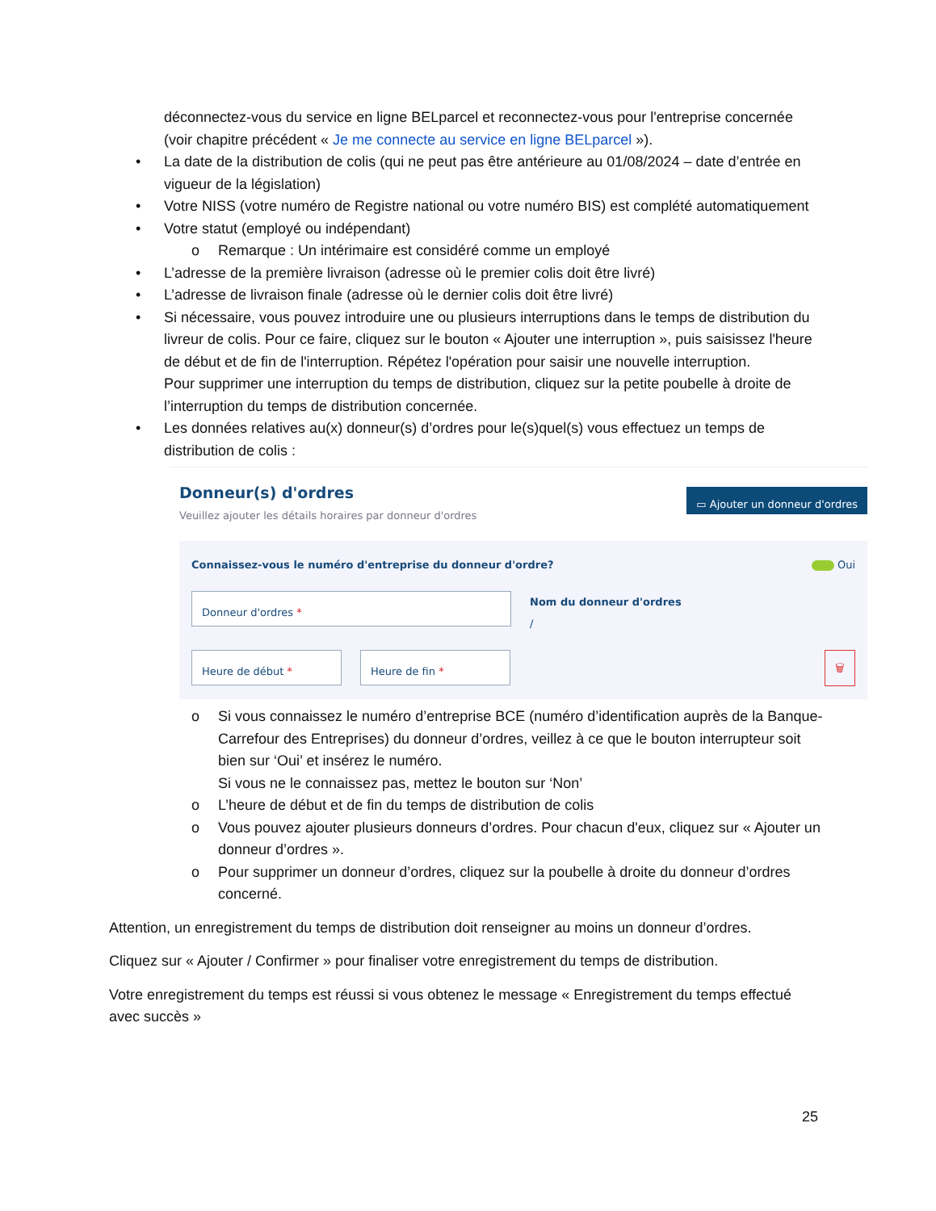déconnectez-vous du service en ligne BELparcel et reconnectez-vous pour l'entreprise concernée (voir chapitre précédent « Je me connecte au service en ligne BELparcel »).
• La date de la distribution de colis (qui ne peut pas être antérieure au 01/08/2024 – date d’entrée en vigueur de la législation)
• Votre NISS (votre numéro de Registre national ou votre numéro BIS) est complété automatiquement
• Votre statut (employé ou indépendant)
o Remarque : Un intérimaire est considéré comme un employé
• L’adresse de la première livraison (adresse où le premier colis doit être livré)
• L’adresse de livraison finale (adresse où le dernier colis doit être livré)
• Si nécessaire, vous pouvez introduire une ou plusieurs interruptions dans le temps de distribution du livreur de colis. Pour ce faire, cliquez sur le bouton « Ajouter une interruption », puis saisissez l'heure de début et de fin de l'interruption. Répétez l'opération pour saisir une nouvelle interruption.
Pour supprimer une interruption du temps de distribution, cliquez sur la petite poubelle à droite de l’interruption du temps de distribution concernée.
• Les données relatives au(x) donneur(s) d’ordres pour le(s)quel(s) vous effectuez un temps de distribution de colis :
Donneur(s) d'ordres
Veuillez ajouter les détails horaires par donneur d'ordres
▭ Ajouter un donneur d'ordres
Connaissez-vous le numéro d'entreprise du donneur d'ordre? Oui
Donneur d'ordres *
Nom du donneur d'ordres
/
Heure de début * Heure de fin *
🗑
o Si vous connaissez le numéro d’entreprise BCE (numéro d’identification auprès de la Banque-Carrefour des Entreprises) du donneur d’ordres, veillez à ce que le bouton interrupteur soit bien sur ‘Oui’ et insérez le numéro.
Si vous ne le connaissez pas, mettez le bouton sur ‘Non’
o L’heure de début et de fin du temps de distribution de colis
o Vous pouvez ajouter plusieurs donneurs d’ordres. Pour chacun d'eux, cliquez sur « Ajouter un donneur d’ordres ».
o Pour supprimer un donneur d’ordres, cliquez sur la poubelle à droite du donneur d’ordres concerné.
Attention, un enregistrement du temps de distribution doit renseigner au moins un donneur d’ordres.
Cliquez sur « Ajouter / Confirmer » pour finaliser votre enregistrement du temps de distribution.
Votre enregistrement du temps est réussi si vous obtenez le message « Enregistrement du temps effectué avec succès »
25